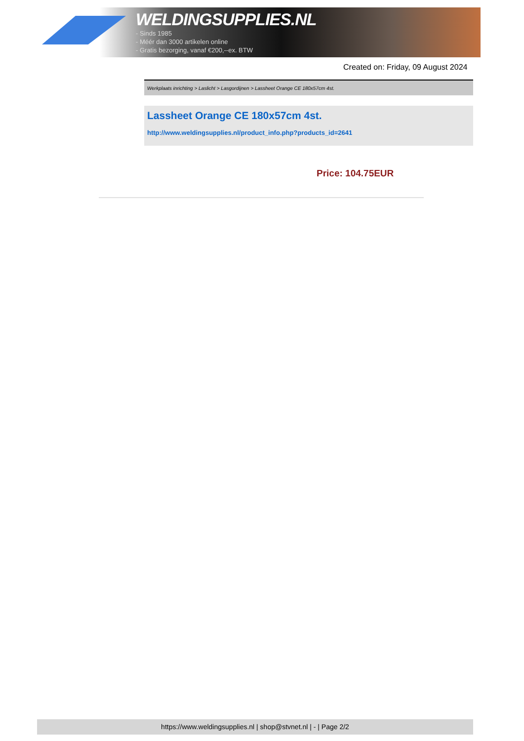WELDINGSUPPLIES.NL
- Sinds 1985
- Méér dan 3000 artikelen online
- Gratis bezorging, vanaf €200,--ex. BTW
Created on: Friday, 09 August 2024
Werkplaats inrichting > Laslicht > Lasgordijnen > Lassheet Orange CE 180x57cm 4st.
Lassheet Orange CE 180x57cm 4st.
http://www.weldingsupplies.nl/product_info.php?products_id=2641
Price: 104.75EUR
https://www.weldingsupplies.nl | shop@stvnet.nl | - | Page 2/2